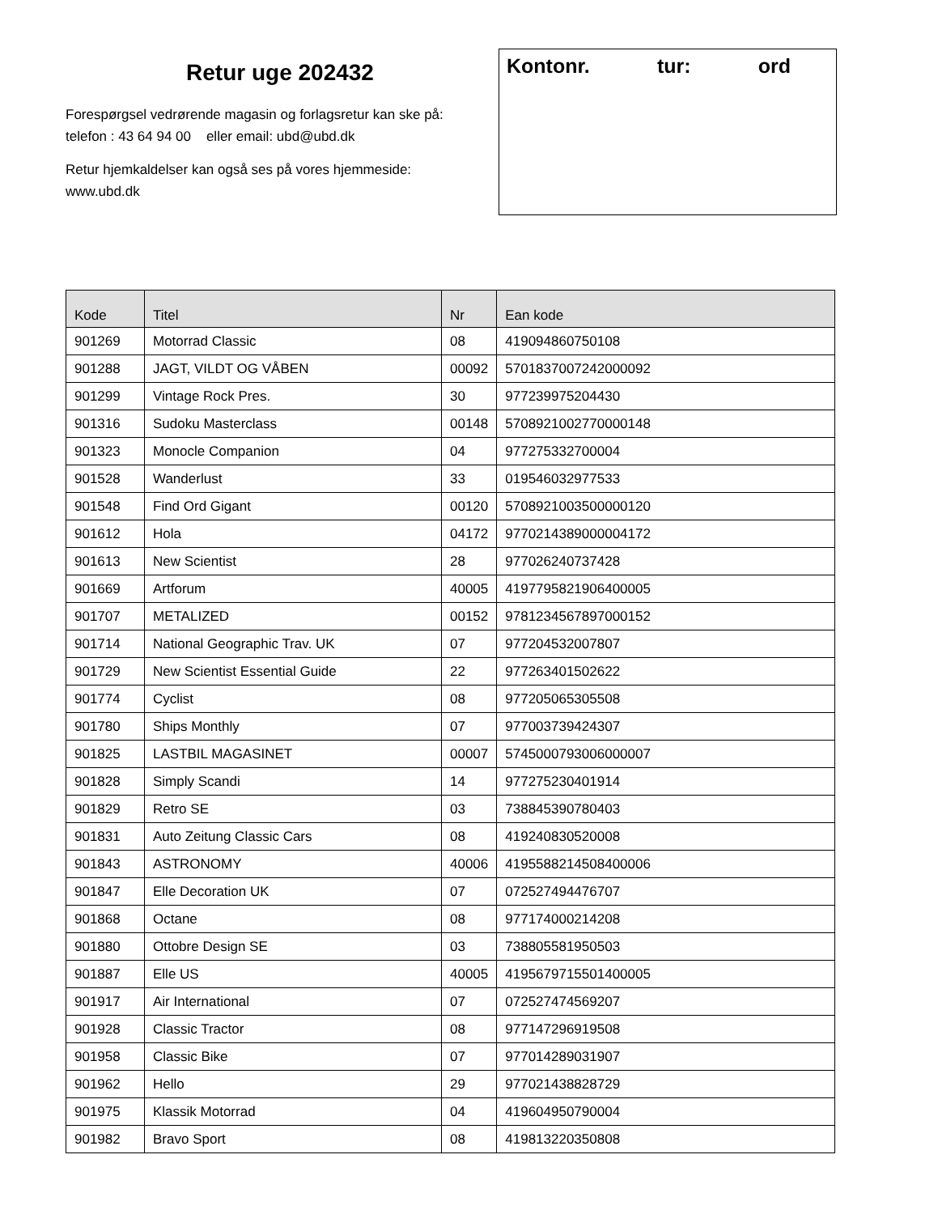Retur uge 202432
Forespørgsel vedrørende magasin og forlagsretur kan ske på:
telefon : 43 64 94 00 eller email: ubd@ubd.dk
Retur hjemkaldelser kan også ses på vores hjemmeside:
www.ubd.dk
Kontonr. tur: ord
| Kode | Titel | Nr | Ean kode |
| --- | --- | --- | --- |
| 901269 | Motorrad Classic | 08 | 419094860750108 |
| 901288 | JAGT, VILDT OG VÅBEN | 00092 | 5701837007242000092 |
| 901299 | Vintage Rock Pres. | 30 | 977239975204430 |
| 901316 | Sudoku Masterclass | 00148 | 5708921002770000148 |
| 901323 | Monocle Companion | 04 | 977275332700004 |
| 901528 | Wanderlust | 33 | 019546032977533 |
| 901548 | Find Ord Gigant | 00120 | 5708921003500000120 |
| 901612 | Hola | 04172 | 9770214389000004172 |
| 901613 | New Scientist | 28 | 977026240737428 |
| 901669 | Artforum | 40005 | 4197795821906400005 |
| 901707 | METALIZED | 00152 | 9781234567897000152 |
| 901714 | National Geographic Trav. UK | 07 | 977204532007807 |
| 901729 | New Scientist Essential Guide | 22 | 977263401502622 |
| 901774 | Cyclist | 08 | 977205065305508 |
| 901780 | Ships Monthly | 07 | 977003739424307 |
| 901825 | LASTBIL MAGASINET | 00007 | 5745000793006000007 |
| 901828 | Simply Scandi | 14 | 977275230401914 |
| 901829 | Retro SE | 03 | 738845390780403 |
| 901831 | Auto Zeitung Classic Cars | 08 | 419240830520008 |
| 901843 | ASTRONOMY | 40006 | 4195588214508400006 |
| 901847 | Elle Decoration UK | 07 | 072527494476707 |
| 901868 | Octane | 08 | 977174000214208 |
| 901880 | Ottobre Design SE | 03 | 738805581950503 |
| 901887 | Elle US | 40005 | 4195679715501400005 |
| 901917 | Air International | 07 | 072527474569207 |
| 901928 | Classic Tractor | 08 | 977147296919508 |
| 901958 | Classic Bike | 07 | 977014289031907 |
| 901962 | Hello | 29 | 977021438828729 |
| 901975 | Klassik Motorrad | 04 | 419604950790004 |
| 901982 | Bravo Sport | 08 | 419813220350808 |